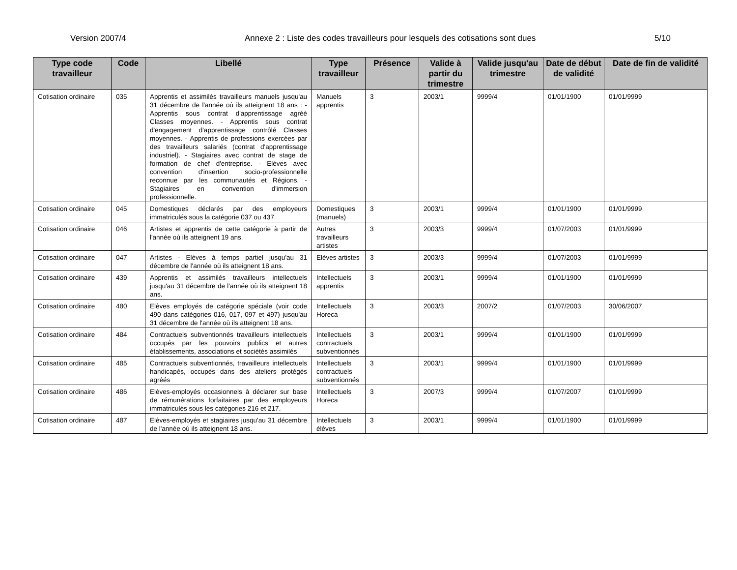Version 2007/4 Annexe 2 : Liste des codes travailleurs pour lesquels des cotisations sont dues 5/10
| Type code travailleur | Code | Libellé | Type travailleur | Présence | Valide à partir du trimestre | Valide jusqu'au trimestre | Date de début de validité | Date de fin de validité |
| --- | --- | --- | --- | --- | --- | --- | --- | --- |
| Cotisation ordinaire | 035 | Apprentis et assimilés travailleurs manuels jusqu'au 31 décembre de l'année où ils atteignent 18 ans : - Apprentis sous contrat d'apprentissage agréé Classes moyennes. - Apprentis sous contrat d'engagement d'apprentissage contrôlé Classes moyennes. - Apprentis de professions exercées par des travailleurs salariés (contrat d'apprentissage industriel). - Stagiaires avec contrat de stage de formation de chef d'entreprise. - Elèves avec convention d'insertion socio-professionnelle reconnue par les communautés et Régions. - Stagiaires en convention d'immersion professionnelle. | Manuels apprentis | 3 | 2003/1 | 9999/4 | 01/01/1900 | 01/01/9999 |
| Cotisation ordinaire | 045 | Domestiques déclarés par des employeurs immatriculés sous la catégorie 037 ou 437 | Domestiques (manuels) | 3 | 2003/1 | 9999/4 | 01/01/1900 | 01/01/9999 |
| Cotisation ordinaire | 046 | Artistes et apprentis de cette catégorie à partir de l'année où ils atteignent 19 ans. | Autres travailleurs artistes | 3 | 2003/3 | 9999/4 | 01/07/2003 | 01/01/9999 |
| Cotisation ordinaire | 047 | Artistes - Elèves à temps partiel jusqu'au 31 décembre de l'année où ils atteignent 18 ans. | Elèves artistes | 3 | 2003/3 | 9999/4 | 01/07/2003 | 01/01/9999 |
| Cotisation ordinaire | 439 | Apprentis et assimilés travailleurs intellectuels jusqu'au 31 décembre de l'année où ils atteignent 18 ans. | Intellectuels apprentis | 3 | 2003/1 | 9999/4 | 01/01/1900 | 01/01/9999 |
| Cotisation ordinaire | 480 | Elèves employés de catégorie spéciale (voir code 490 dans catégories 016, 017, 097 et 497) jusqu'au 31 décembre de l'année où ils atteignent 18 ans. | Intellectuels Horeca | 3 | 2003/3 | 2007/2 | 01/07/2003 | 30/06/2007 |
| Cotisation ordinaire | 484 | Contractuels subventionnés travailleurs intellectuels occupés par les pouvoirs publics et autres établissements, associations et sociétés assimilés | Intellectuels contractuels subventionnés | 3 | 2003/1 | 9999/4 | 01/01/1900 | 01/01/9999 |
| Cotisation ordinaire | 485 | Contractuels subventionnés, travailleurs intellectuels handicapés, occupés dans des ateliers protégés agréés | Intellectuels contractuels subventionnés | 3 | 2003/1 | 9999/4 | 01/01/1900 | 01/01/9999 |
| Cotisation ordinaire | 486 | Elèves-employés occasionnels à déclarer sur base de rémunérations forfaitaires par des employeurs immatriculés sous les catégories 216 et 217. | Intellectuels Horeca | 3 | 2007/3 | 9999/4 | 01/07/2007 | 01/01/9999 |
| Cotisation ordinaire | 487 | Elèves-employés et stagiaires jusqu'au 31 décembre de l'année où ils atteignent 18 ans. | Intellectuels élèves | 3 | 2003/1 | 9999/4 | 01/01/1900 | 01/01/9999 |